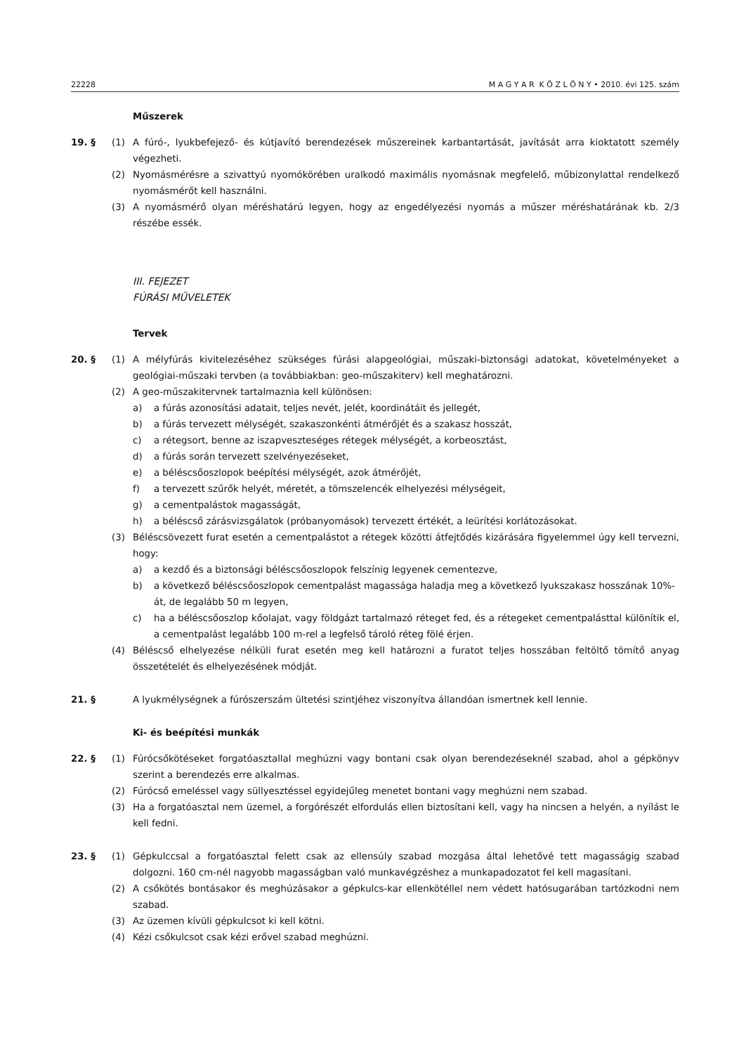22228 M A G Y A R K Ö Z L Ö N Y • 2010. évi 125. szám
Műszerek
19. § (1) A fúró-, lyukbefejező- és kútjavító berendezések műszereinek karbantartását, javítását arra kioktatott személy végezheti.
(2) Nyomásmérésre a szivattyú nyomókörében uralkodó maximális nyomásnak megfelelő, műbizonylattal rendelkező nyomásmérőt kell használni.
(3) A nyomásmérő olyan méréshatárú legyen, hogy az engedélyezési nyomás a műszer méréshatárának kb. 2/3 részébe essék.
III. FEJEZET
FÚRÁSI MŰVELETEK
Tervek
20. § (1) A mélyfúrás kivitelezéséhez szükséges fúrási alapgeológiai, műszaki-biztonsági adatokat, követelményeket a geológiai-műszaki tervben (a továbbiakban: geo-műszakiterv) kell meghatározni.
(2) A geo-műszakitervnek tartalmaznia kell különösen:
a) a fúrás azonosítási adatait, teljes nevét, jelét, koordinátáit és jellegét,
b) a fúrás tervezett mélységét, szakaszonkénti átmérőjét és a szakasz hosszát,
c) a rétegsort, benne az iszapveszteséges rétegek mélységét, a korbeosztást,
d) a fúrás során tervezett szelvényezéseket,
e) a béléscsőoszlopok beépítési mélységét, azok átmérőjét,
f) a tervezett szűrők helyét, méretét, a tömszelencék elhelyezési mélységeit,
g) a cementpalástok magasságát,
h) a béléscső zárásvizsgálatok (próbanyomások) tervezett értékét, a leürítési korlátozásokat.
(3) Béléscsövezett furat esetén a cementpalástot a rétegek közötti átfejtődés kizárására figyelemmel úgy kell tervezni, hogy:
a) a kezdő és a biztonsági béléscsőoszlopok felszínig legyenek cementezve,
b) a következő béléscsőoszlopok cementpalást magassága haladja meg a következő lyukszakasz hosszának 10%-át, de legalább 50 m legyen,
c) ha a béléscsőoszlop kőolajat, vagy földgázt tartalmazó réteget fed, és a rétegeket cementpalásttal különítik el, a cementpalást legalább 100 m-rel a legfelső tároló réteg fölé érjen.
(4) Béléscső elhelyezése nélküli furat esetén meg kell határozni a furatot teljes hosszában feltöltő tömítő anyag összetételét és elhelyezésének módját.
21. § A lyukmélységnek a fúrószerszám ültetési szintjéhez viszonyítva állandóan ismertnek kell lennie.
Ki- és beépítési munkák
22. § (1) Fúrócsőkötéseket forgatóasztallal meghúzni vagy bontani csak olyan berendezéseknél szabad, ahol a gépkönyv szerint a berendezés erre alkalmas.
(2) Fúrócső emeléssel vagy süllyesztéssel egyidejűleg menetet bontani vagy meghúzni nem szabad.
(3) Ha a forgatóasztal nem üzemel, a forgórészét elfordulás ellen biztosítani kell, vagy ha nincsen a helyén, a nyílást le kell fedni.
23. § (1) Gépkulccsal a forgatóasztal felett csak az ellensúly szabad mozgása által lehetővé tett magasságig szabad dolgozni. 160 cm-nél nagyobb magasságban való munkavégzéshez a munkapadozatot fel kell magasítani.
(2) A csőkötés bontásakor és meghúzásakor a gépkulcs-kar ellenkötéllel nem védett hatósugarában tartózkodni nem szabad.
(3) Az üzemen kívüli gépkulcsot ki kell kötni.
(4) Kézi csőkulcsot csak kézi erővel szabad meghúzni.